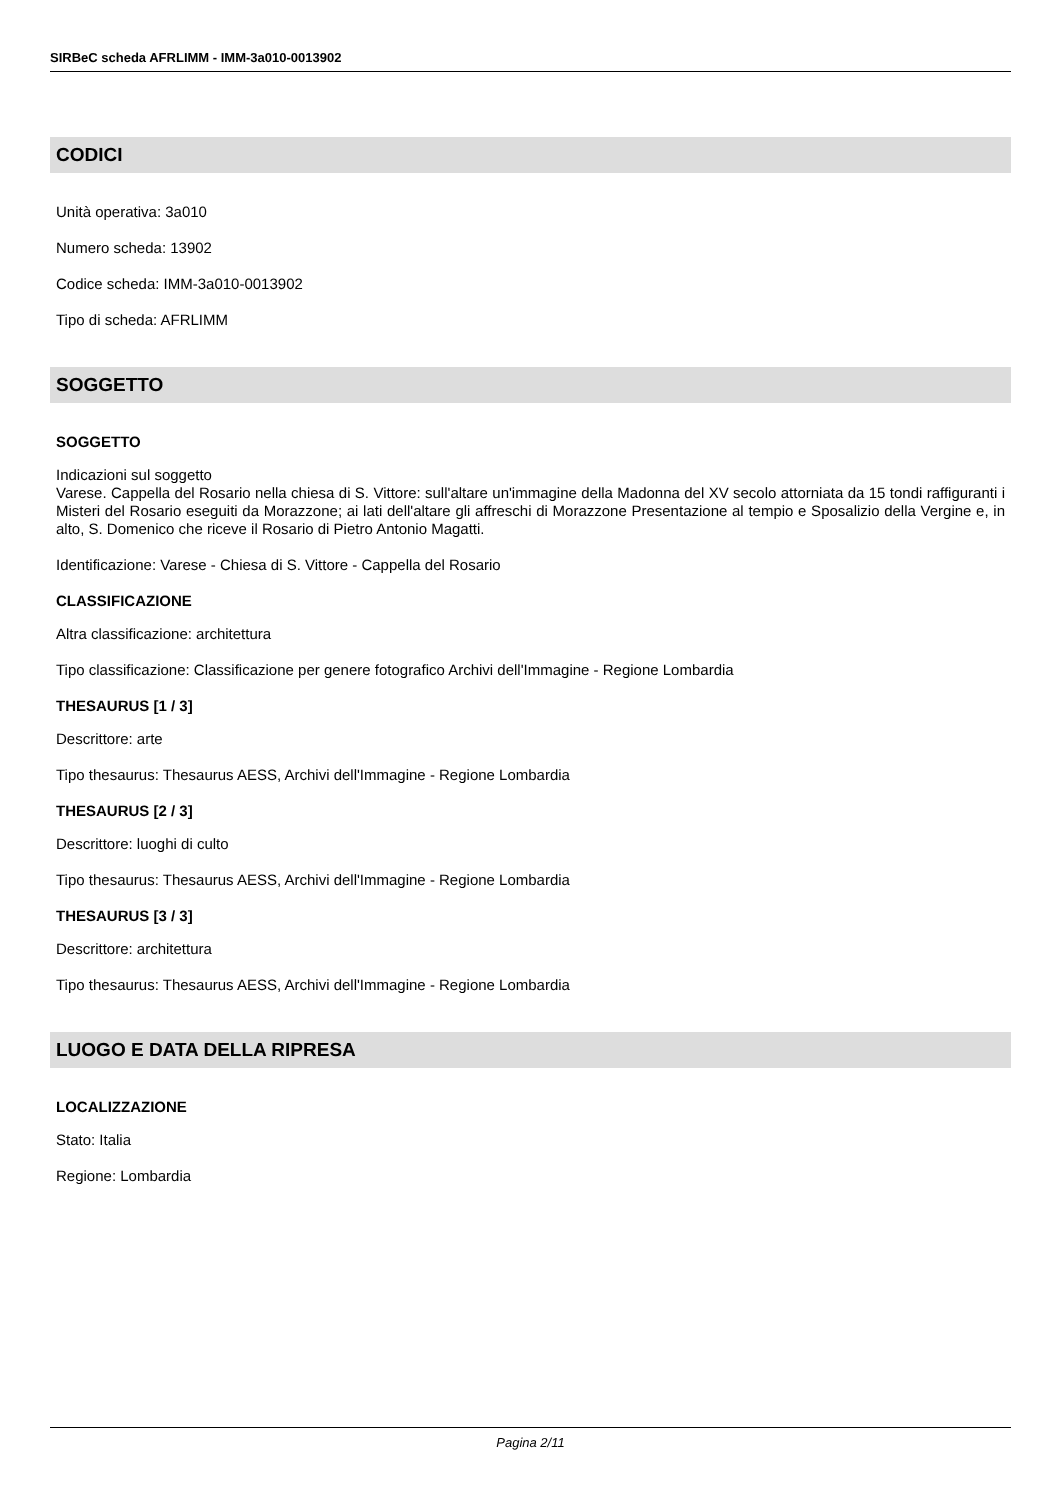SIRBeC scheda AFRLIMM - IMM-3a010-0013902
CODICI
Unità operativa: 3a010
Numero scheda: 13902
Codice scheda: IMM-3a010-0013902
Tipo di scheda: AFRLIMM
SOGGETTO
SOGGETTO
Indicazioni sul soggetto
Varese. Cappella del Rosario nella chiesa di S. Vittore: sull'altare un'immagine della Madonna del XV secolo attorniata da 15 tondi raffiguranti i Misteri del Rosario eseguiti da Morazzone; ai lati dell'altare gli affreschi di Morazzone Presentazione al tempio e Sposalizio della Vergine e, in alto, S. Domenico che riceve il Rosario di Pietro Antonio Magatti.
Identificazione: Varese - Chiesa di S. Vittore - Cappella del Rosario
CLASSIFICAZIONE
Altra classificazione: architettura
Tipo classificazione: Classificazione per genere fotografico Archivi dell'Immagine - Regione Lombardia
THESAURUS [1 / 3]
Descrittore: arte
Tipo thesaurus: Thesaurus AESS, Archivi dell'Immagine - Regione Lombardia
THESAURUS [2 / 3]
Descrittore: luoghi di culto
Tipo thesaurus: Thesaurus AESS, Archivi dell'Immagine - Regione Lombardia
THESAURUS [3 / 3]
Descrittore: architettura
Tipo thesaurus: Thesaurus AESS, Archivi dell'Immagine - Regione Lombardia
LUOGO E DATA DELLA RIPRESA
LOCALIZZAZIONE
Stato: Italia
Regione: Lombardia
Pagina 2/11